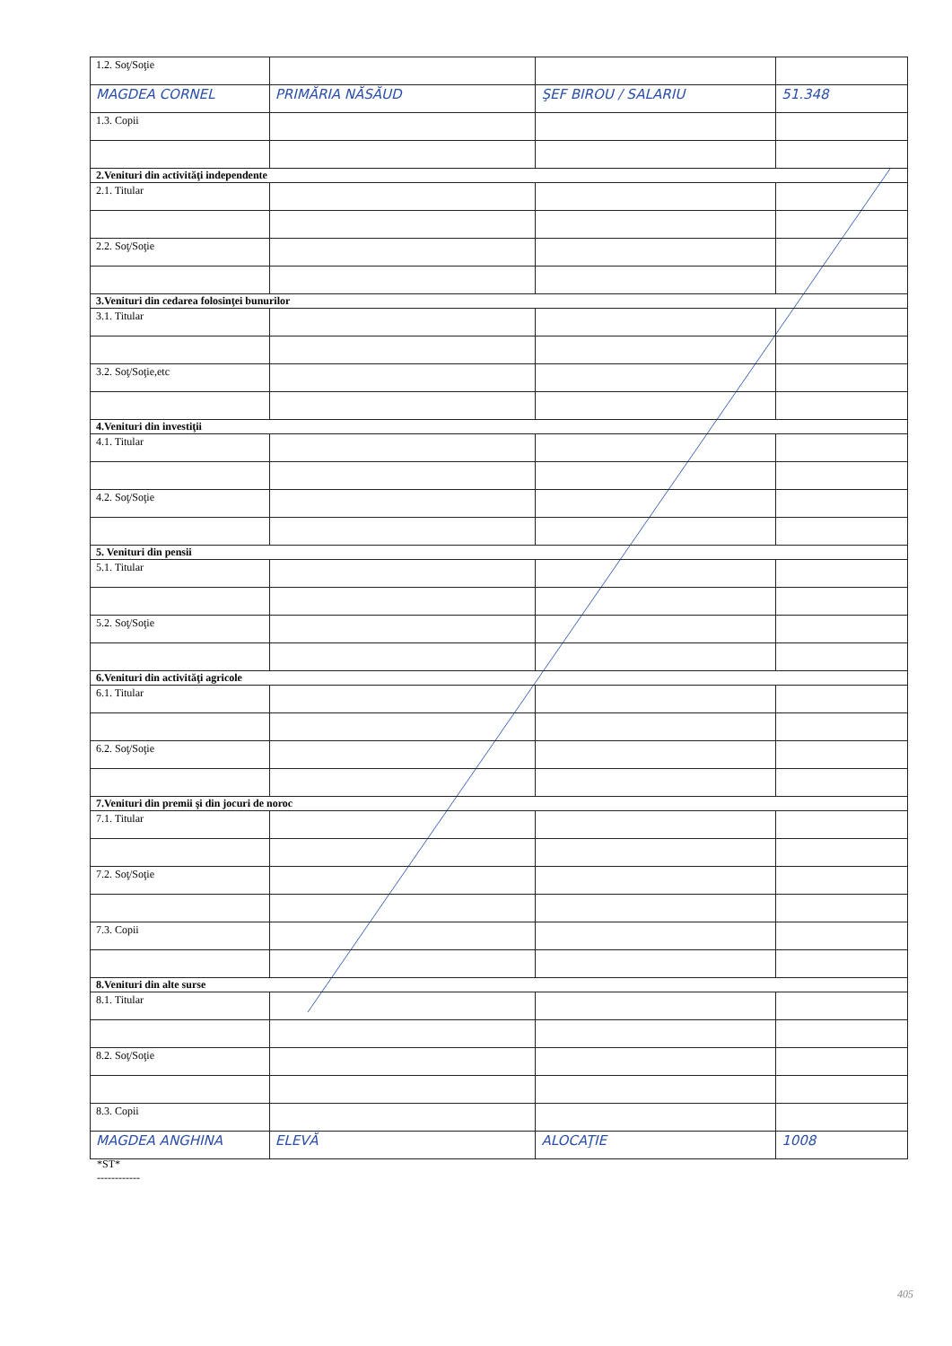| 1.2. Soţ/Soţie | | | |
| MAGDEA CORNEL | PRIMĂRIA NĂSĂUD | ŞEF BIROU / SALARIU | 51.348 |
| 1.3. Copii | | | |
| 2.Venituri din activităţi independente | | | |
| 2.1. Titular | | | |
| 2.2. Soţ/Soţie | | | |
| 3.Venituri din cedarea folosinţei bunurilor | | | |
| 3.1. Titular | | | |
| 3.2. Soţ/Soţie,etc | | | |
| 4.Venituri din investiţii | | | |
| 4.1. Titular | | | |
| 4.2. Soţ/Soţie | | | |
| 5. Venituri din pensii | | | |
| 5.1. Titular | | | |
| 5.2. Soţ/Soţie | | | |
| 6.Venituri din activităţi agricole | | | |
| 6.1. Titular | | | |
| 6.2. Soţ/Soţie | | | |
| 7.Venituri din premii şi din jocuri de noroc | | | |
| 7.1. Titular | | | |
| 7.2. Soţ/Soţie | | | |
| 7.3. Copii | | | |
| 8.Venituri din alte surse | | | |
| 8.1. Titular | | | |
| 8.2. Soţ/Soţie | | | |
| 8.3. Copii | | | |
| MAGDEA ANGHINA | ELEVĂ | ALOCAŢIE | 1008 |
*ST*
------------
405